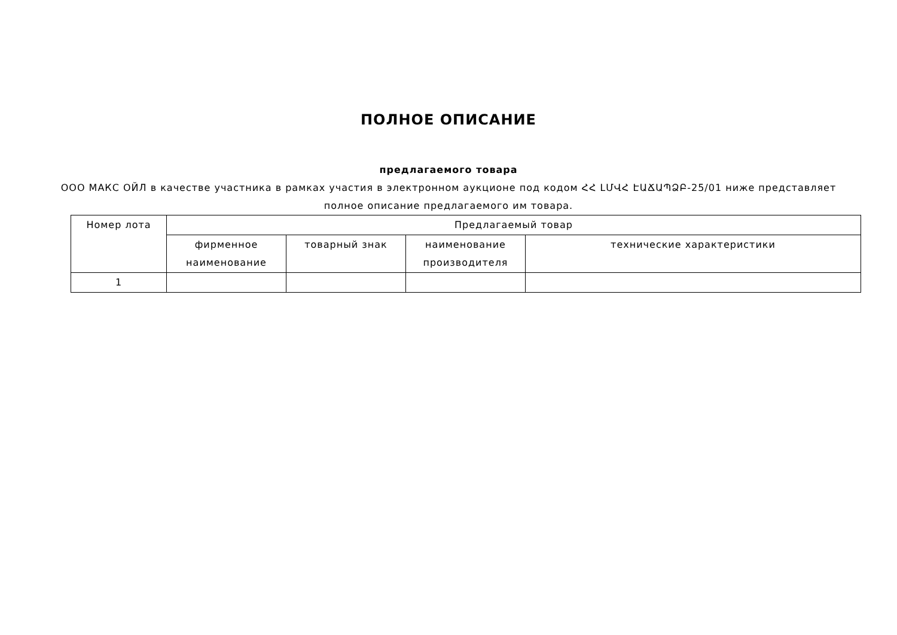ПОЛНОЕ ОПИСАНИЕ
предлагаемого товара
ООО МАКС ОЙЛ в качестве участника в рамках участия в электронном аукционе под кодом ՀՀ ԼՄՎՀ ԷԱՃԱՊՁԲ-25/01 ниже представляет полное описание предлагаемого им товара.
| Номер лота | Предлагаемый товар | | | |
| --- | --- | --- | --- | --- |
| | фирменное наименование | товарный знак | наименование производителя | технические характеристики |
| 1 | | | | |